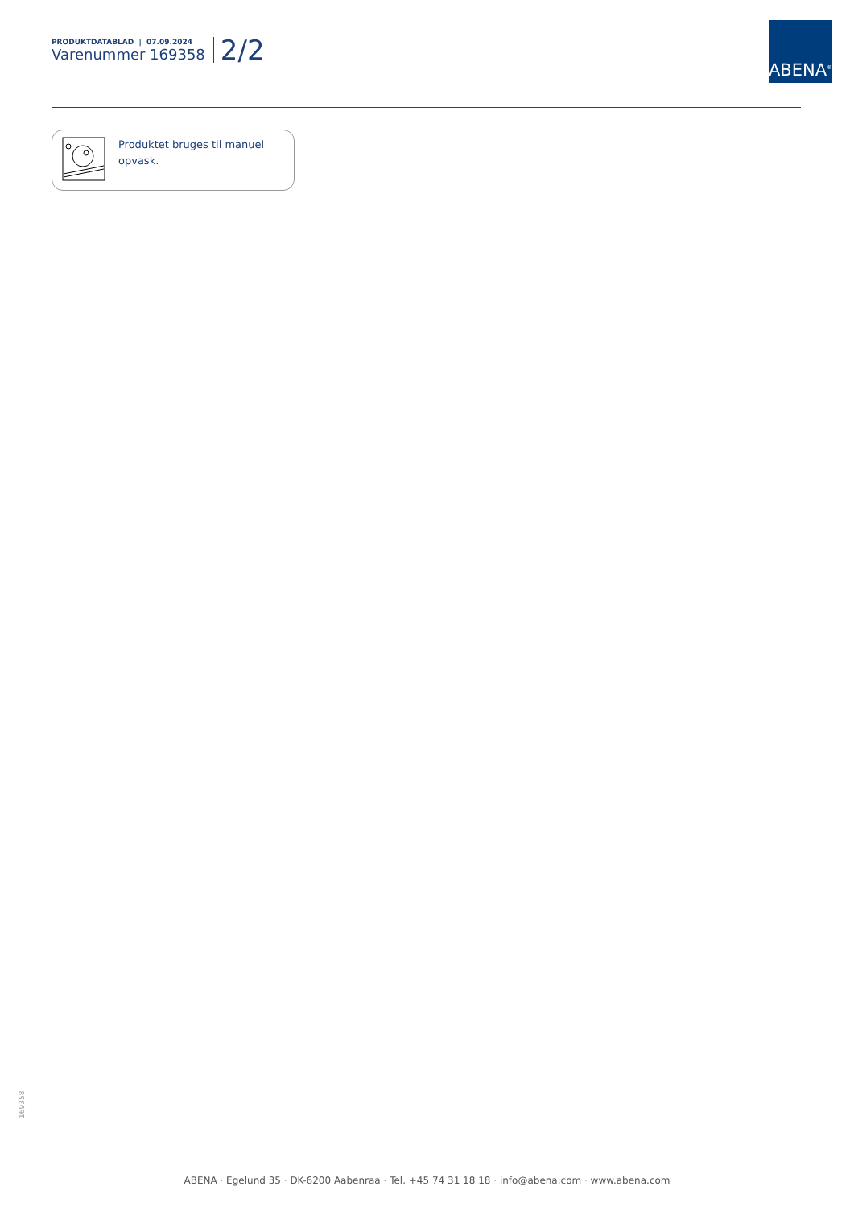PRODUKTDATABLAD | 07.09.2024
Varenummer 169358
2/2
ABENA<sup>®</sup>
Produktet bruges til manuel
opvask.
169358
ABENA · Egelund 35 · DK-6200 Aabenraa · Tel. +45 74 31 18 18 · info@abena.com · www.abena.com